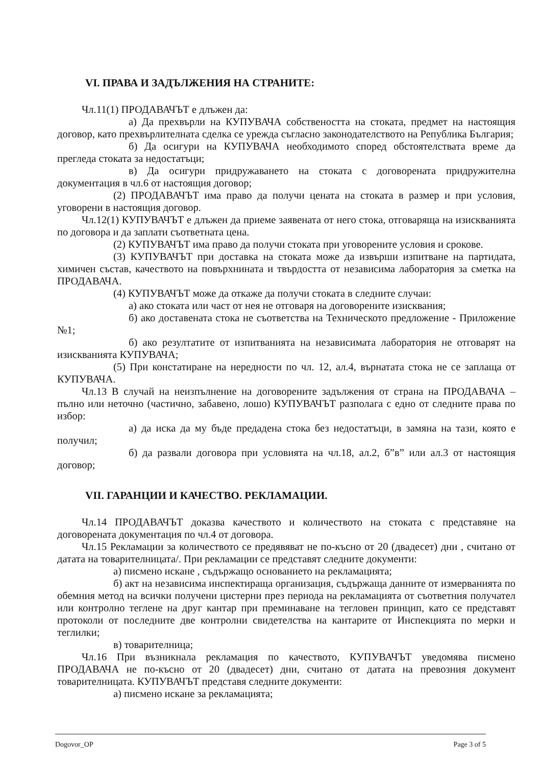VI. ПРАВА И ЗАДЪЛЖЕНИЯ НА СТРАНИТЕ:
Чл.11(1) ПРОДАВАЧЪТ е длъжен да:
а) Да прехвърли на КУПУВАЧА собствеността на стоката, предмет на настоящия договор, като прехвърлителната сделка се урежда съгласно законодателството на Република България;
б) Да осигури на КУПУВАЧА необходимото според обстоятелствата време да прегледа стоката за недостатъци;
в) Да осигури придружаването на стоката с договорената придружителна документация в чл.6 от настоящия договор;
(2) ПРОДАВАЧЪТ има право да получи цената на стоката в размер и при условия, уговорени в настоящия договор.
Чл.12(1) КУПУВАЧЪТ е длъжен да приеме заявената от него стока, отговаряща на изискванията по договора и да заплати съответната цена.
(2) КУПУВАЧЪТ има право да получи стоката при уговорените условия и срокове.
(3) КУПУВАЧЪТ при доставка на стоката може да извърши изпитване на партидата, химичен състав, качеството на повърхнината и твърдостта от независима лаборатория за сметка на ПРОДАВАЧА.
(4) КУПУВАЧЪТ може да откаже да получи стоката в следните случаи:
а) ако стоката или част от нея не отговаря на договорените изисквания;
б) ако доставената стока не съответства на Техническото предложение - Приложение №1;
б) ако резултатите от изпитванията на независимата лаборатория не отговарят на изискванията КУПУВАЧА;
(5) При констатиране на нередности по чл. 12, ал.4, върнатата стока не се заплаща от КУПУВАЧА.
Чл.13 В случай на неизпълнение на договорените задължения от страна на ПРОДАВАЧА – пълно или неточно (частично, забавено, лошо) КУПУВАЧЪТ разполага с едно от следните права по избор:
а) да иска да му бъде предадена стока без недостатъци, в замяна на тази, която е получил;
б) да развали договора при условията на чл.18, ал.2, б”в” или ал.3 от настоящия договор;
VII. ГАРАНЦИИ И КАЧЕСТВО. РЕКЛАМАЦИИ.
Чл.14 ПРОДАВАЧЪТ доказва качеството и количеството на стоката с представяне на договорената документация по чл.4 от договора.
Чл.15 Рекламации за количеството се предявяват не по-късно от 20 (двадесет) дни , считано от датата на товарителницата/. При рекламации се представят следните документи:
а) писмено искане , съдържащо основанието на рекламацията;
б) акт на независима инспектираща организация, съдържаща данните от измерванията по обемния метод на всички получени цистерни през периода на рекламацията от съответния получател или контролно теглене на друг кантар при преминаване на тегловен принцип, като се представят протоколи от последните две контролни свидетелства на кантарите от Инспекцията по мерки и теглилки;
в) товарителница;
Чл.16 При възникнала рекламация по качеството, КУПУВАЧЪТ уведомява писмено ПРОДАВАЧА не по-късно от 20 (двадесет) дни, считано от датата на превозния документ товарителницата. КУПУВАЧЪТ представя следните документи:
а) писмено искане за рекламацията;
Dogovor_OP Page 3 of 5